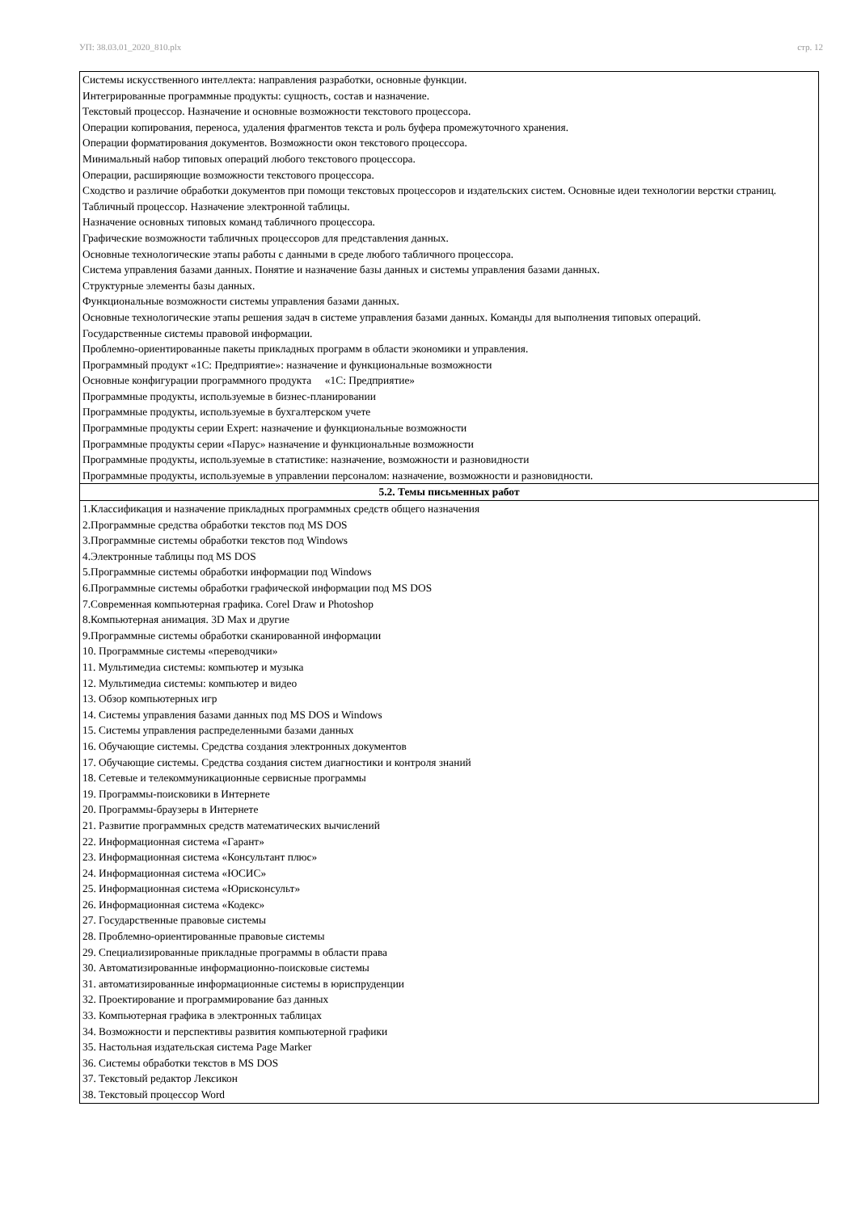УП: 38.03.01_2020_810.plx стр. 12
| Системы искусственного интеллекта: направления разработки, основные функции. Интегрированные программные продукты: сущность, состав и назначение. Текстовый процессор. Назначение и основные возможности текстового процессора. Операции копирования, переноса, удаления фрагментов текста и роль буфера промежуточного хранения. Операции форматирования документов. Возможности окон текстового процессора. Минимальный набор типовых операций любого текстового процессора. Операции, расширяющие возможности текстового процессора. Сходство и различие обработки документов при помощи текстовых процессоров и издательских систем. Основные идеи технологии верстки страниц. Табличный процессор. Назначение электронной таблицы. Назначение основных типовых команд табличного процессора. Графические возможности табличных процессоров для представления данных. Основные технологические этапы работы с данными в среде любого табличного процессора. Система управления базами данных. Понятие и назначение базы данных и системы управления базами данных. Структурные элементы базы данных. Функциональные возможности системы управления базами данных. Основные технологические этапы решения задач в системе управления базами данных. Команды для выполнения типовых операций. Государственные системы правовой информации. Проблемно-ориентированные пакеты прикладных программ в области экономики и управления. Программный продукт «1С: Предприятие»: назначение и функциональные возможности Основные конфигурации программного продукта «1С: Предприятие» Программные продукты, используемые в бизнес-планировании Программные продукты, используемые в бухгалтерском учете Программные продукты серии Expert: назначение и функциональные возможности Программные продукты серии «Парус» назначение и функциональные возможности Программные продукты, используемые в статистике: назначение, возможности и разновидности Программные продукты, используемые в управлении персоналом: назначение, возможности и разновидности. |
| 5.2. Темы письменных работ |
| 1.Классификация и назначение прикладных программных средств общего назначения 2.Программные средства обработки текстов под MS DOS 3.Программные системы обработки текстов под Windows 4.Электронные таблицы под MS DOS 5.Программные системы обработки информации под Windows 6.Программные системы обработки графической информации под MS DOS 7.Современная компьютерная графика. Corel Draw и Photoshop 8.Компьютерная анимация. 3D Max и другие 9.Программные системы обработки сканированной информации 10. Программные системы «переводчики» 11. Мультимедиа системы: компьютер и музыка 12. Мультимедиа системы: компьютер и видео 13. Обзор компьютерных игр 14. Системы управления базами данных под MS DOS и Windows 15. Системы управления распределенными базами данных 16. Обучающие системы. Средства создания электронных документов 17. Обучающие системы. Средства создания систем диагностики и контроля знаний 18. Сетевые и телекоммуникационные сервисные программы 19. Программы-поисковики в Интернете 20. Программы-браузеры в Интернете 21. Развитие программных средств математических вычислений 22. Информационная система «Гарант» 23. Информационная система «Консультант плюс» 24. Информационная система «ЮСИС» 25. Информационная система «Юрисконсульт» 26. Информационная система «Кодекс» 27. Государственные правовые системы 28. Проблемно-ориентированные правовые системы 29. Специализированные прикладные программы в области права 30. Автоматизированные информационно-поисковые системы 31. автоматизированные информационные системы в юриспруденции 32. Проектирование и программирование баз данных 33. Компьютерная графика в электронных таблицах 34. Возможности и перспективы развития компьютерной графики 35. Настольная издательская система Page Marker 36. Системы обработки текстов в MS DOS 37. Текстовый редактор Лексикон 38. Текстовый процессор Word |